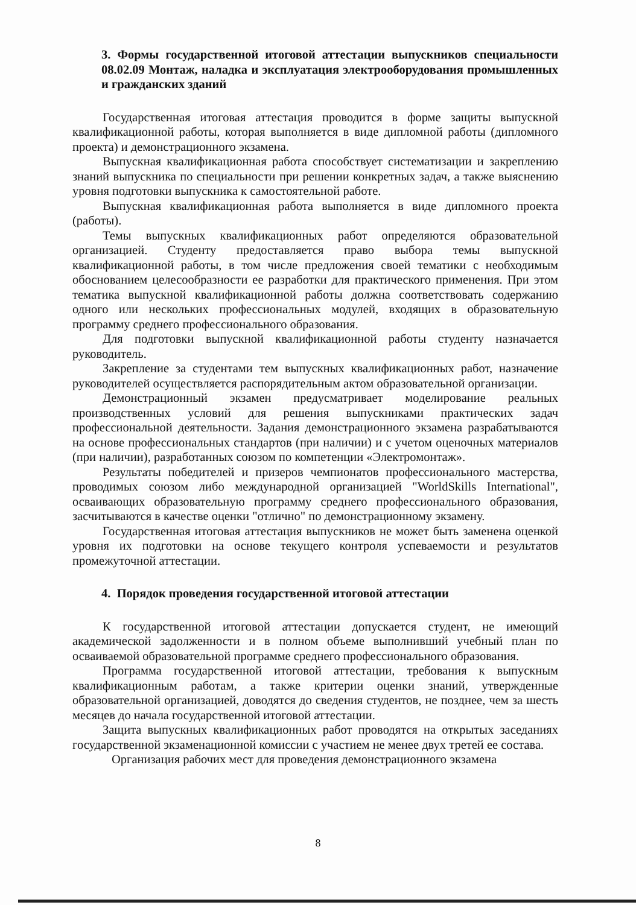3. Формы государственной итоговой аттестации выпускников специальности 08.02.09 Монтаж, наладка и эксплуатация электрооборудования промышленных и гражданских зданий
Государственная итоговая аттестация проводится в форме защиты выпускной квалификационной работы, которая выполняется в виде дипломной работы (дипломного проекта) и демонстрационного экзамена.
Выпускная квалификационная работа способствует систематизации и закреплению знаний выпускника по специальности при решении конкретных задач, а также выяснению уровня подготовки выпускника к самостоятельной работе.
Выпускная квалификационная работа выполняется в виде дипломного проекта (работы).
Темы выпускных квалификационных работ определяются образовательной организацией. Студенту предоставляется право выбора темы выпускной квалификационной работы, в том числе предложения своей тематики с необходимым обоснованием целесообразности ее разработки для практического применения. При этом тематика выпускной квалификационной работы должна соответствовать содержанию одного или нескольких профессиональных модулей, входящих в образовательную программу среднего профессионального образования.
Для подготовки выпускной квалификационной работы студенту назначается руководитель.
Закрепление за студентами тем выпускных квалификационных работ, назначение руководителей осуществляется распорядительным актом образовательной организации.
Демонстрационный экзамен предусматривает моделирование реальных производственных условий для решения выпускниками практических задач профессиональной деятельности. Задания демонстрационного экзамена разрабатываются на основе профессиональных стандартов (при наличии) и с учетом оценочных материалов (при наличии), разработанных союзом по компетенции «Электромонтаж».
Результаты победителей и призеров чемпионатов профессионального мастерства, проводимых союзом либо международной организацией "WorldSkills International", осваивающих образовательную программу среднего профессионального образования, засчитываются в качестве оценки "отлично" по демонстрационному экзамену.
Государственная итоговая аттестация выпускников не может быть заменена оценкой уровня их подготовки на основе текущего контроля успеваемости и результатов промежуточной аттестации.
4. Порядок проведения государственной итоговой аттестации
К государственной итоговой аттестации допускается студент, не имеющий академической задолженности и в полном объеме выполнивший учебный план по осваиваемой образовательной программе среднего профессионального образования.
Программа государственной итоговой аттестации, требования к выпускным квалификационным работам, а также критерии оценки знаний, утвержденные образовательной организацией, доводятся до сведения студентов, не позднее, чем за шесть месяцев до начала государственной итоговой аттестации.
Защита выпускных квалификационных работ проводятся на открытых заседаниях государственной экзаменационной комиссии с участием не менее двух третей ее состава.
Организация рабочих мест для проведения демонстрационного экзамена
8